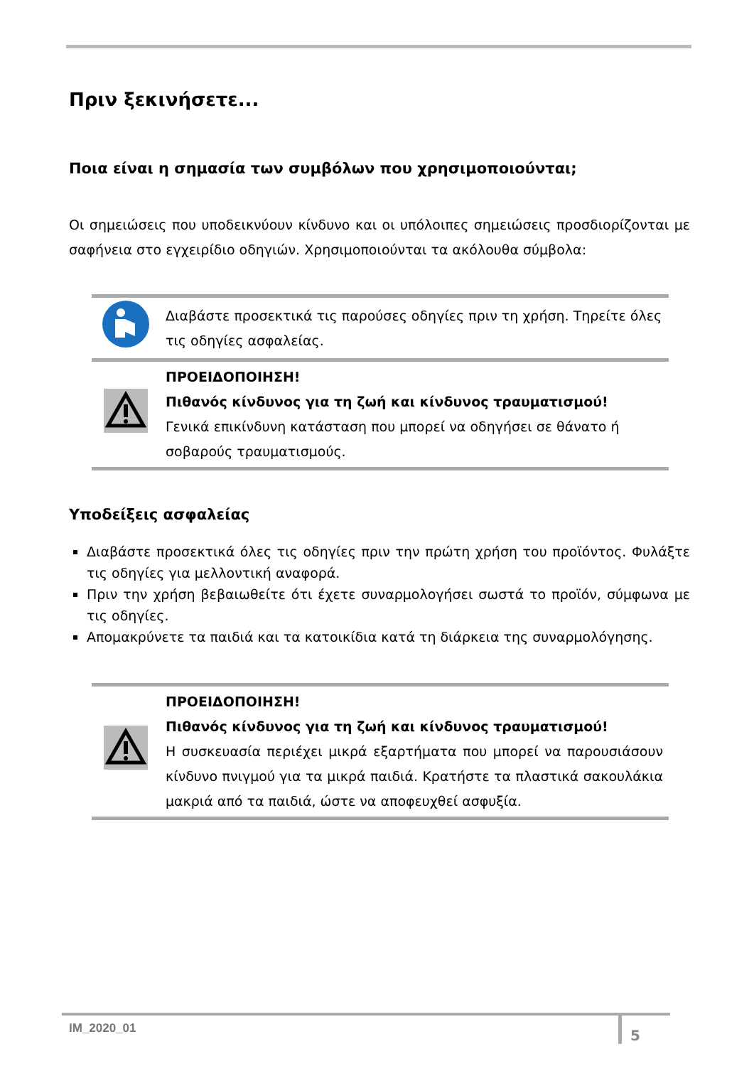Πριν ξεκινήσετε...
Ποια είναι η σημασία των συμβόλων που χρησιμοποιούνται;
Οι σημειώσεις που υποδεικνύουν κίνδυνο και οι υπόλοιπες σημειώσεις προσδιορίζονται με σαφήνεια στο εγχειρίδιο οδηγιών. Χρησιμοποιούνται τα ακόλουθα σύμβολα:
| | Διαβάστε προσεκτικά τις παρούσες οδηγίες πριν τη χρήση. Τηρείτε όλες τις οδηγίες ασφαλείας. |
| | ΠΡΟΕΙΔΟΠΟΙΗΣΗ! Πιθανός κίνδυνος για τη ζωή και κίνδυνος τραυματισμού! Γενικά επικίνδυνη κατάσταση που μπορεί να οδηγήσει σε θάνατο ή σοβαρούς τραυματισμούς. |
Υποδείξεις ασφαλείας
Διαβάστε προσεκτικά όλες τις οδηγίες πριν την πρώτη χρήση του προϊόντος. Φυλάξτε τις οδηγίες για μελλοντική αναφορά.
Πριν την χρήση βεβαιωθείτε ότι έχετε συναρμολογήσει σωστά το προϊόν, σύμφωνα με τις οδηγίες.
Απομακρύνετε τα παιδιά και τα κατοικίδια κατά τη διάρκεια της συναρμολόγησης.
| | ΠΡΟΕΙΔΟΠΟΙΗΣΗ! Πιθανός κίνδυνος για τη ζωή και κίνδυνος τραυματισμού! Η συσκευασία περιέχει μικρά εξαρτήματα που μπορεί να παρουσιάσουν κίνδυνο πνιγμού για τα μικρά παιδιά. Κρατήστε τα πλαστικά σακουλάκια μακριά από τα παιδιά, ώστε να αποφευχθεί ασφυξία. |
IM_2020_01 5